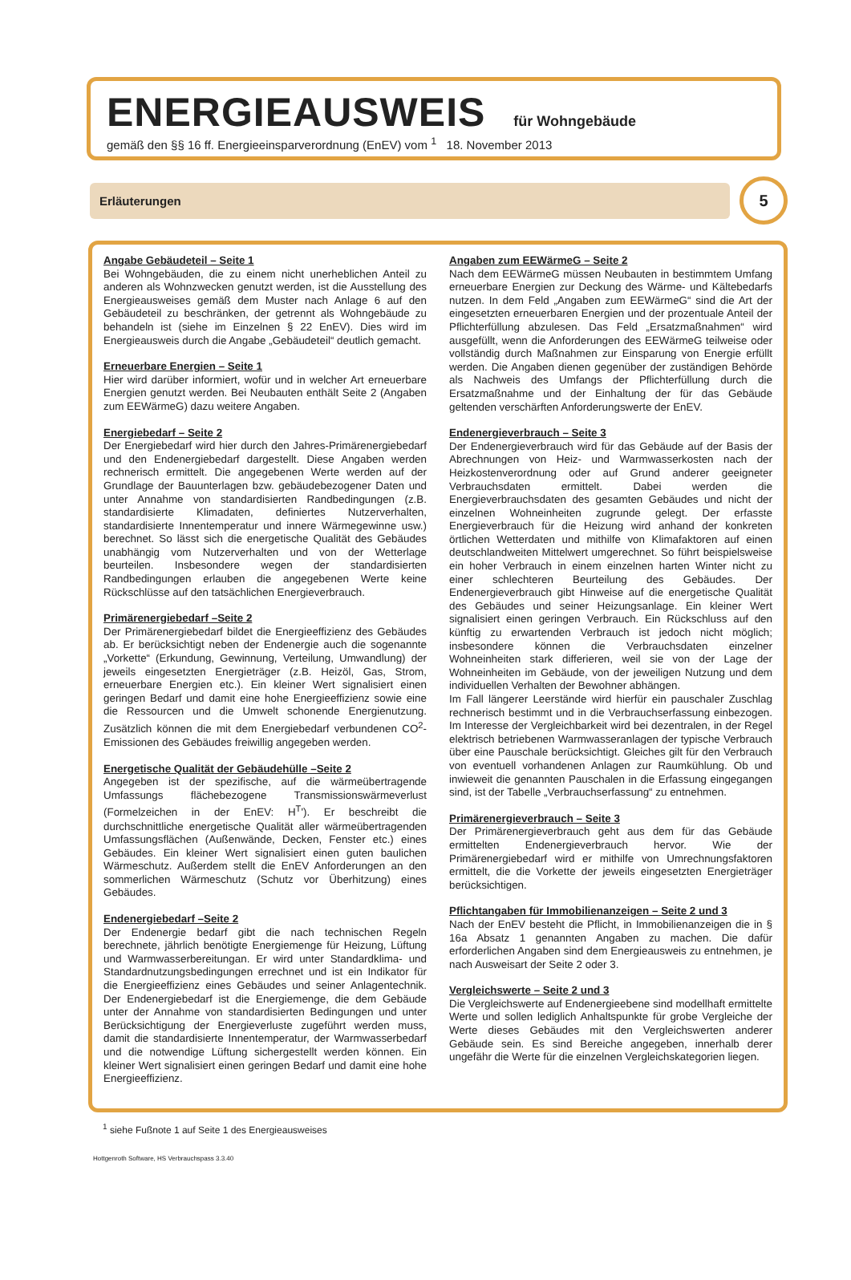ENERGIEAUSWEIS für Wohngebäude
gemäß den §§ 16 ff. Energieeinsparverordnung (EnEV) vom <sup>1</sup> 18. November 2013
Erläuterungen
5
Angabe Gebäudeteil – Seite 1
Bei Wohngebäuden, die zu einem nicht unerheblichen Anteil zu anderen als Wohnzwecken genutzt werden, ist die Ausstellung des Energieausweises gemäß dem Muster nach Anlage 6 auf den Gebäudeteil zu beschränken, der getrennt als Wohngebäude zu behandeln ist (siehe im Einzelnen § 22 EnEV). Dies wird im Energieausweis durch die Angabe „Gebäudeteil“ deutlich gemacht.
Erneuerbare Energien – Seite 1
Hier wird darüber informiert, wofür und in welcher Art erneuerbare Energien genutzt werden. Bei Neubauten enthält Seite 2 (Angaben zum EEWärmeG) dazu weitere Angaben.
Energiebedarf – Seite 2
Der Energiebedarf wird hier durch den Jahres-Primärenergiebedarf und den Endenergiebedarf dargestellt. Diese Angaben werden rechnerisch ermittelt. Die angegebenen Werte werden auf der Grundlage der Bauunterlagen bzw. gebäudebezogener Daten und unter Annahme von standardisierten Randbedingungen (z.B. standardisierte Klimadaten, definiertes Nutzerverhalten, standardisierte Innentemperatur und innere Wärmegewinne usw.) berechnet. So lässt sich die energetische Qualität des Gebäudes unabhängig vom Nutzerverhalten und von der Wetterlage beurteilen. Insbesondere wegen der standardisierten Randbedingungen erlauben die angegebenen Werte keine Rückschlüsse auf den tatsächlichen Energieverbrauch.
Primärenergiebedarf –Seite 2
Der Primärenergiebedarf bildet die Energieeffizienz des Gebäudes ab. Er berücksichtigt neben der Endenergie auch die sogenannte „Vorkette“ (Erkundung, Gewinnung, Verteilung, Umwandlung) der jeweils eingesetzten Energieträger (z.B. Heizöl, Gas, Strom, erneuerbare Energien etc.). Ein kleiner Wert signalisiert einen geringen Bedarf und damit eine hohe Energieeffizienz sowie eine die Ressourcen und die Umwelt schonende Energienutzung. Zusätzlich können die mit dem Energiebedarf verbundenen CO<sup>2</sup>-Emissionen des Gebäudes freiwillig angegeben werden.
Energetische Qualität der Gebäudehülle –Seite 2
Angegeben ist der spezifische, auf die wärmeübertragende Umfassungs flächebezogene Transmissionswärmeverlust (Formelzeichen in der EnEV: H<sup>T</sup>'). Er beschreibt die durchschnittliche energetische Qualität aller wärmeübertragenden Umfassungsflächen (Außenwände, Decken, Fenster etc.) eines Gebäudes. Ein kleiner Wert signalisiert einen guten baulichen Wärmeschutz. Außerdem stellt die EnEV Anforderungen an den sommerlichen Wärmeschutz (Schutz vor Überhitzung) eines Gebäudes.
Endenergiebedarf –Seite 2
Der Endenergie bedarf gibt die nach technischen Regeln berechnete, jährlich benötigte Energiemenge für Heizung, Lüftung und Warmwasserbereitungan. Er wird unter Standardklima- und Standardnutzungsbedingungen errechnet und ist ein Indikator für die Energieeffizienz eines Gebäudes und seiner Anlagentechnik. Der Endenergiebedarf ist die Energiemenge, die dem Gebäude unter der Annahme von standardisierten Bedingungen und unter Berücksichtigung der Energieverluste zugeführt werden muss, damit die standardisierte Innentemperatur, der Warmwasserbedarf und die notwendige Lüftung sichergestellt werden können. Ein kleiner Wert signalisiert einen geringen Bedarf und damit eine hohe Energieeffizienz.
Angaben zum EEWärmeG – Seite 2
Nach dem EEWärmeG müssen Neubauten in bestimmtem Umfang erneuerbare Energien zur Deckung des Wärme- und Kältebedarfs nutzen. In dem Feld „Angaben zum EEWärmeG“ sind die Art der eingesetzten erneuerbaren Energien und der prozentuale Anteil der Pflichterfüllung abzulesen. Das Feld „Ersatzmaßnahmen“ wird ausgefüllt, wenn die Anforderungen des EEWärmeG teilweise oder vollständig durch Maßnahmen zur Einsparung von Energie erfüllt werden. Die Angaben dienen gegenüber der zuständigen Behörde als Nachweis des Umfangs der Pflichterfüllung durch die Ersatzmaßnahme und der Einhaltung der für das Gebäude geltenden verschärften Anforderungswerte der EnEV.
Endenergieverbrauch – Seite 3
Der Endenergieverbrauch wird für das Gebäude auf der Basis der Abrechnungen von Heiz- und Warmwasserkosten nach der Heizkostenverordnung oder auf Grund anderer geeigneter Verbrauchsdaten ermittelt. Dabei werden die Energieverbrauchsdaten des gesamten Gebäudes und nicht der einzelnen Wohneinheiten zugrunde gelegt. Der erfasste Energieverbrauch für die Heizung wird anhand der konkreten örtlichen Wetterdaten und mithilfe von Klimafaktoren auf einen deutschlandweiten Mittelwert umgerechnet. So führt beispielsweise ein hoher Verbrauch in einem einzelnen harten Winter nicht zu einer schlechteren Beurteilung des Gebäudes. Der Endenergieverbrauch gibt Hinweise auf die energetische Qualität des Gebäudes und seiner Heizungsanlage. Ein kleiner Wert signalisiert einen geringen Verbrauch. Ein Rückschluss auf den künftig zu erwartenden Verbrauch ist jedoch nicht möglich; insbesondere können die Verbrauchsdaten einzelner Wohneinheiten stark differieren, weil sie von der Lage der Wohneinheiten im Gebäude, von der jeweiligen Nutzung und dem individuellen Verhalten der Bewohner abhängen.
Im Fall längerer Leerstände wird hierfür ein pauschaler Zuschlag rechnerisch bestimmt und in die Verbrauchserfassung einbezogen. Im Interesse der Vergleichbarkeit wird bei dezentralen, in der Regel elektrisch betriebenen Warmwasseranlagen der typische Verbrauch über eine Pauschale berücksichtigt. Gleiches gilt für den Verbrauch von eventuell vorhandenen Anlagen zur Raumkühlung. Ob und inwieweit die genannten Pauschalen in die Erfassung eingegangen sind, ist der Tabelle „Verbrauchserfassung“ zu entnehmen.
Primärenergieverbrauch – Seite 3
Der Primärenergieverbrauch geht aus dem für das Gebäude ermittelten Endenergieverbrauch hervor. Wie der Primärenergiebedarf wird er mithilfe von Umrechnungsfaktoren ermittelt, die die Vorkette der jeweils eingesetzten Energieträger berücksichtigen.
Pflichtangaben für Immobilienanzeigen – Seite 2 und 3
Nach der EnEV besteht die Pflicht, in Immobilienanzeigen die in § 16a Absatz 1 genannten Angaben zu machen. Die dafür erforderlichen Angaben sind dem Energieausweis zu entnehmen, je nach Ausweisart der Seite 2 oder 3.
Vergleichswerte – Seite 2 und 3
Die Vergleichswerte auf Endenergieebene sind modellhaft ermittelte Werte und sollen lediglich Anhaltspunkte für grobe Vergleiche der Werte dieses Gebäudes mit den Vergleichswerten anderer Gebäude sein. Es sind Bereiche angegeben, innerhalb derer ungefähr die Werte für die einzelnen Vergleichskategorien liegen.
<sup>1</sup> siehe Fußnote 1 auf Seite 1 des Energieausweises
Hottgenroth Software, HS Verbrauchspass 3.3.40